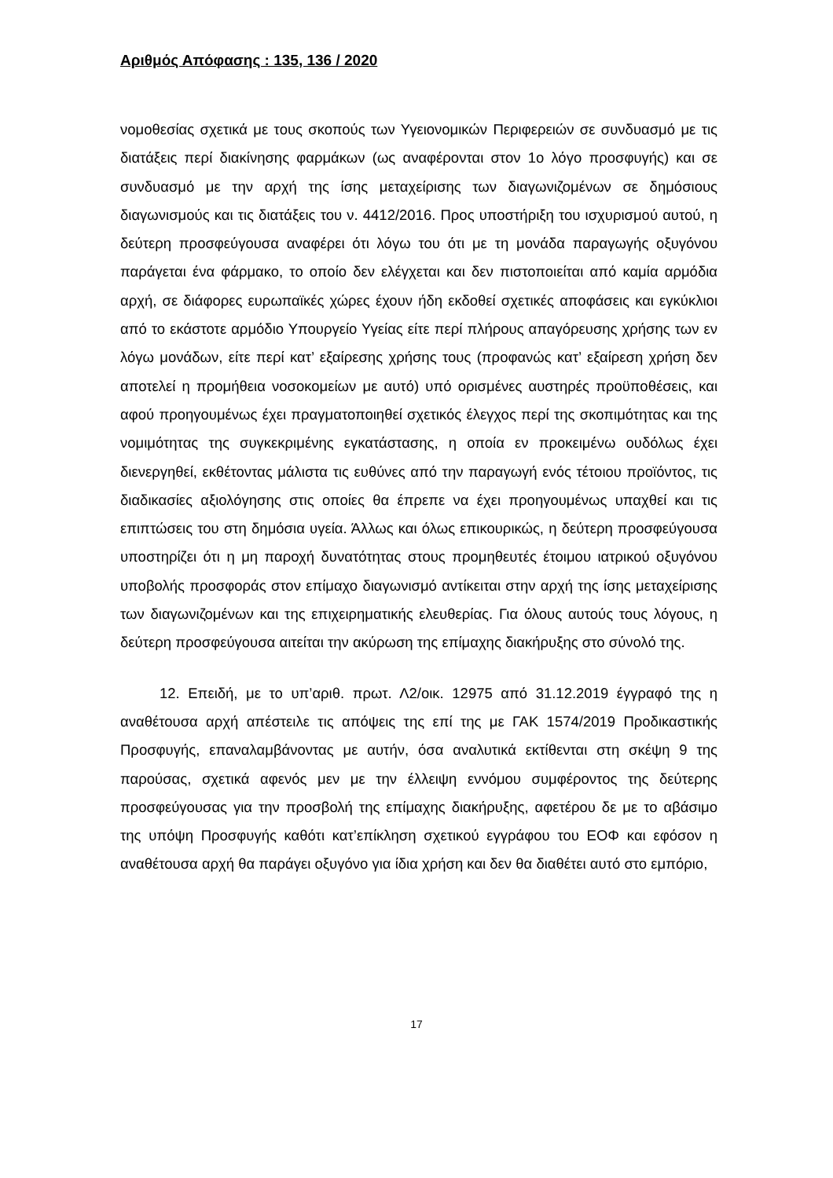Αριθμός Απόφασης : 135, 136 / 2020
νομοθεσίας σχετικά με τους σκοπούς των Υγειονομικών Περιφερειών σε συνδυασμό με τις διατάξεις περί διακίνησης φαρμάκων (ως αναφέρονται στον 1ο λόγο προσφυγής) και σε συνδυασμό με την αρχή της ίσης μεταχείρισης των διαγωνιζομένων σε δημόσιους διαγωνισμούς και τις διατάξεις του ν. 4412/2016. Προς υποστήριξη του ισχυρισμού αυτού, η δεύτερη προσφεύγουσα αναφέρει ότι λόγω του ότι με τη μονάδα παραγωγής οξυγόνου παράγεται ένα φάρμακο, το οποίο δεν ελέγχεται και δεν πιστοποιείται από καμία αρμόδια αρχή, σε διάφορες ευρωπαϊκές χώρες έχουν ήδη εκδοθεί σχετικές αποφάσεις και εγκύκλιοι από το εκάστοτε αρμόδιο Υπουργείο Υγείας είτε περί πλήρους απαγόρευσης χρήσης των εν λόγω μονάδων, είτε περί κατ’ εξαίρεσης χρήσης τους (προφανώς κατ’ εξαίρεση χρήση δεν αποτελεί η προμήθεια νοσοκομείων με αυτό) υπό ορισμένες αυστηρές προϋποθέσεις, και αφού προηγουμένως έχει πραγματοποιηθεί σχετικός έλεγχος περί της σκοπιμότητας και της νομιμότητας της συγκεκριμένης εγκατάστασης, η οποία εν προκειμένω ουδόλως έχει διενεργηθεί, εκθέτοντας μάλιστα τις ευθύνες από την παραγωγή ενός τέτοιου προϊόντος, τις διαδικασίες αξιολόγησης στις οποίες θα έπρεπε να έχει προηγουμένως υπαχθεί και τις επιπτώσεις του στη δημόσια υγεία. Άλλως και όλως επικουρικώς, η δεύτερη προσφεύγουσα υποστηρίζει ότι η μη παροχή δυνατότητας στους προμηθευτές έτοιμου ιατρικού οξυγόνου υποβολής προσφοράς στον επίμαχο διαγωνισμό αντίκειται στην αρχή της ίσης μεταχείρισης των διαγωνιζομένων και της επιχειρηματικής ελευθερίας. Για όλους αυτούς τους λόγους, η δεύτερη προσφεύγουσα αιτείται την ακύρωση της επίμαχης διακήρυξης στο σύνολό της.
12. Επειδή, με το υπ’αριθ. πρωτ. Λ2/οικ. 12975 από 31.12.2019 έγγραφό της η αναθέτουσα αρχή απέστειλε τις απόψεις της επί της με ΓΑΚ 1574/2019 Προδικαστικής Προσφυγής, επαναλαμβάνοντας με αυτήν, όσα αναλυτικά εκτίθενται στη σκέψη 9 της παρούσας, σχετικά αφενός μεν με την έλλειψη εννόμου συμφέροντος της δεύτερης προσφεύγουσας για την προσβολή της επίμαχης διακήρυξης, αφετέρου δε με το αβάσιμο της υπόψη Προσφυγής καθότι κατ’επίκληση σχετικού εγγράφου του ΕΟΦ και εφόσον η αναθέτουσα αρχή θα παράγει οξυγόνο για ίδια χρήση και δεν θα διαθέτει αυτό στο εμπόριο,
17